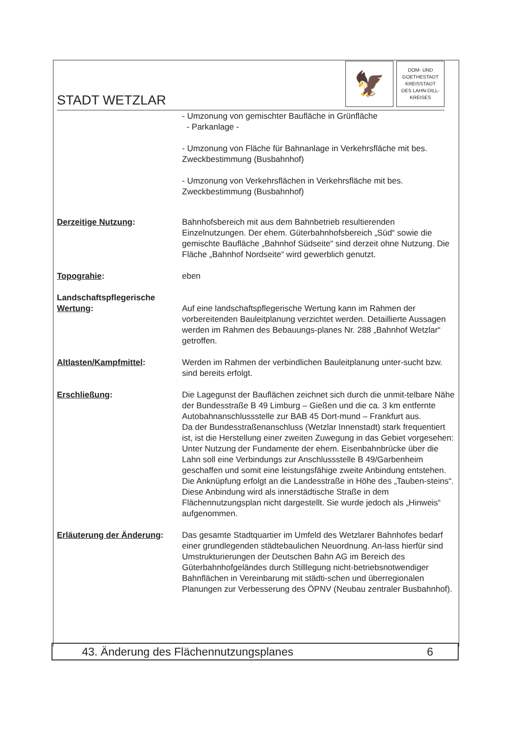STADT WETZLAR
🦅
DOM- UND
GOETHESTADT
KREISSTADT
DES LAHN-DILL-
KREISES
- Umzonung von gemischter Baufläche in Grünfläche
- Parkanlage -
- Umzonung von Fläche für Bahnanlage in Verkehrsfläche mit bes. Zweckbestimmung (Busbahnhof)
- Umzonung von Verkehrsflächen in Verkehrsfläche mit bes. Zweckbestimmung (Busbahnhof)
Derzeitige Nutzung: Bahnhofsbereich mit aus dem Bahnbetrieb resultierenden Einzelnutzungen. Der ehem. Güterbahnhofsbereich „Süd“ sowie die gemischte Baufläche „Bahnhof Südseite“ sind derzeit ohne Nutzung. Die Fläche „Bahnhof Nordseite“ wird gewerblich genutzt.
Topograhie: eben
Landschaftspflegerische Wertung:
Auf eine landschaftspflegerische Wertung kann im Rahmen der vorbereitenden Bauleitplanung verzichtet werden. Detaillierte Aussagen werden im Rahmen des Bebauungs-planes Nr. 288 „Bahnhof Wetzlar“ getroffen.
Altlasten/Kampfmittel: Werden im Rahmen der verbindlichen Bauleitplanung unter-sucht bzw. sind bereits erfolgt.
Erschließung: Die Lagegunst der Bauflächen zeichnet sich durch die unmit-telbare Nähe der Bundesstraße B 49 Limburg – Gießen und die ca. 3 km entfernte Autobahnanschlussstelle zur BAB 45 Dort-mund – Frankfurt aus.
Da der Bundesstraßenanschluss (Wetzlar Innenstadt) stark frequentiert ist, ist die Herstellung einer zweiten Zuwegung in das Gebiet vorgesehen: Unter Nutzung der Fundamente der ehem. Eisenbahnbrücke über die Lahn soll eine Verbindungs zur Anschlussstelle B 49/Garbenheim geschaffen und somit eine leistungsfähige zweite Anbindung entstehen. Die Anknüpfung erfolgt an die Landesstraße in Höhe des „Tauben-steins“. Diese Anbindung wird als innerstädtische Straße in dem Flächennutzungsplan nicht dargestellt. Sie wurde jedoch als „Hinweis“ aufgenommen.
Erläuterung der Änderung: Das gesamte Stadtquartier im Umfeld des Wetzlarer Bahnhofes bedarf einer grundlegenden städtebaulichen Neuordnung. An-lass hierfür sind Umstrukturierungen der Deutschen Bahn AG im Bereich des Güterbahnhofgeländes durch Stilllegung nicht-betriebsnotwendiger Bahnflächen in Vereinbarung mit städti-schen und überregionalen Planungen zur Verbesserung des ÖPNV (Neubau zentraler Busbahnhof).
43. Änderung des Flächennutzungsplanes 6